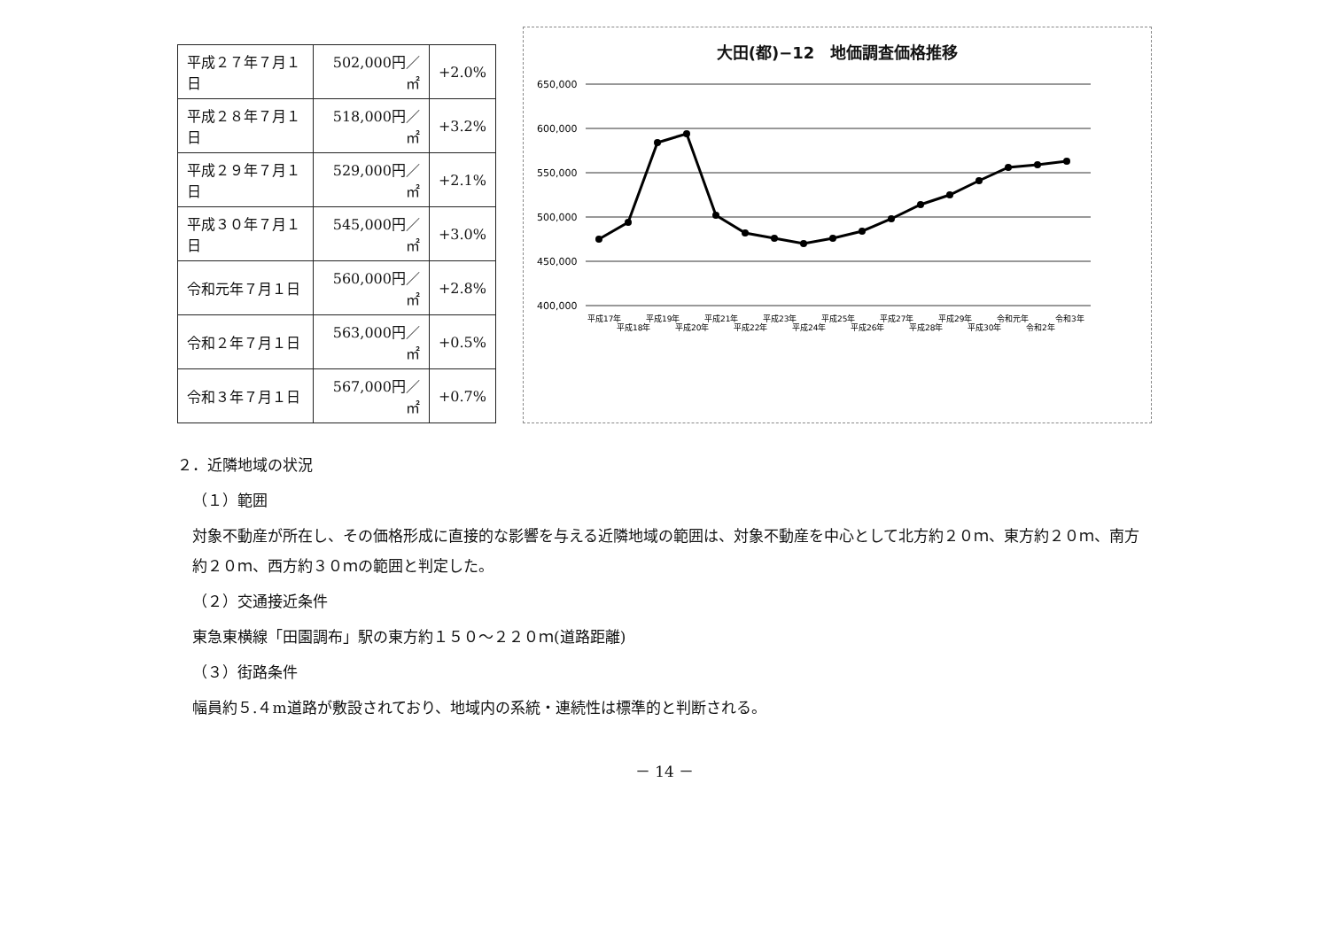| 平成２７年７月１日 | 502,000円／㎡ | +2.0% |
| 平成２８年７月１日 | 518,000円／㎡ | +3.2% |
| 平成２９年７月１日 | 529,000円／㎡ | +2.1% |
| 平成３０年７月１日 | 545,000円／㎡ | +3.0% |
| 令和元年７月１日 | 560,000円／㎡ | +2.8% |
| 令和２年７月１日 | 563,000円／㎡ | +0.5% |
| 令和３年７月１日 | 567,000円／㎡ | +0.7% |
大田(都)−12　地価調査価格推移
650,000
600,000
550,000
500,000
450,000
400,000
平成17年
平成18年
平成19年
平成20年
平成21年
平成22年
平成23年
平成24年
平成25年
平成26年
平成27年
平成28年
平成29年
平成30年
令和元年
令和2年
令和3年
２．近隣地域の状況
（１）範囲
対象不動産が所在し、その価格形成に直接的な影響を与える近隣地域の範囲は、対象不動産を中心として北方約２０ｍ、東方約２０ｍ、南方約２０ｍ、西方約３０ｍの範囲と判定した。
（２）交通接近条件
東急東横線「田園調布」駅の東方約１５０～２２０ｍ(道路距離)
（３）街路条件
幅員約５.４m道路が敷設されており、地域内の系統・連続性は標準的と判断される。
－ 14 －